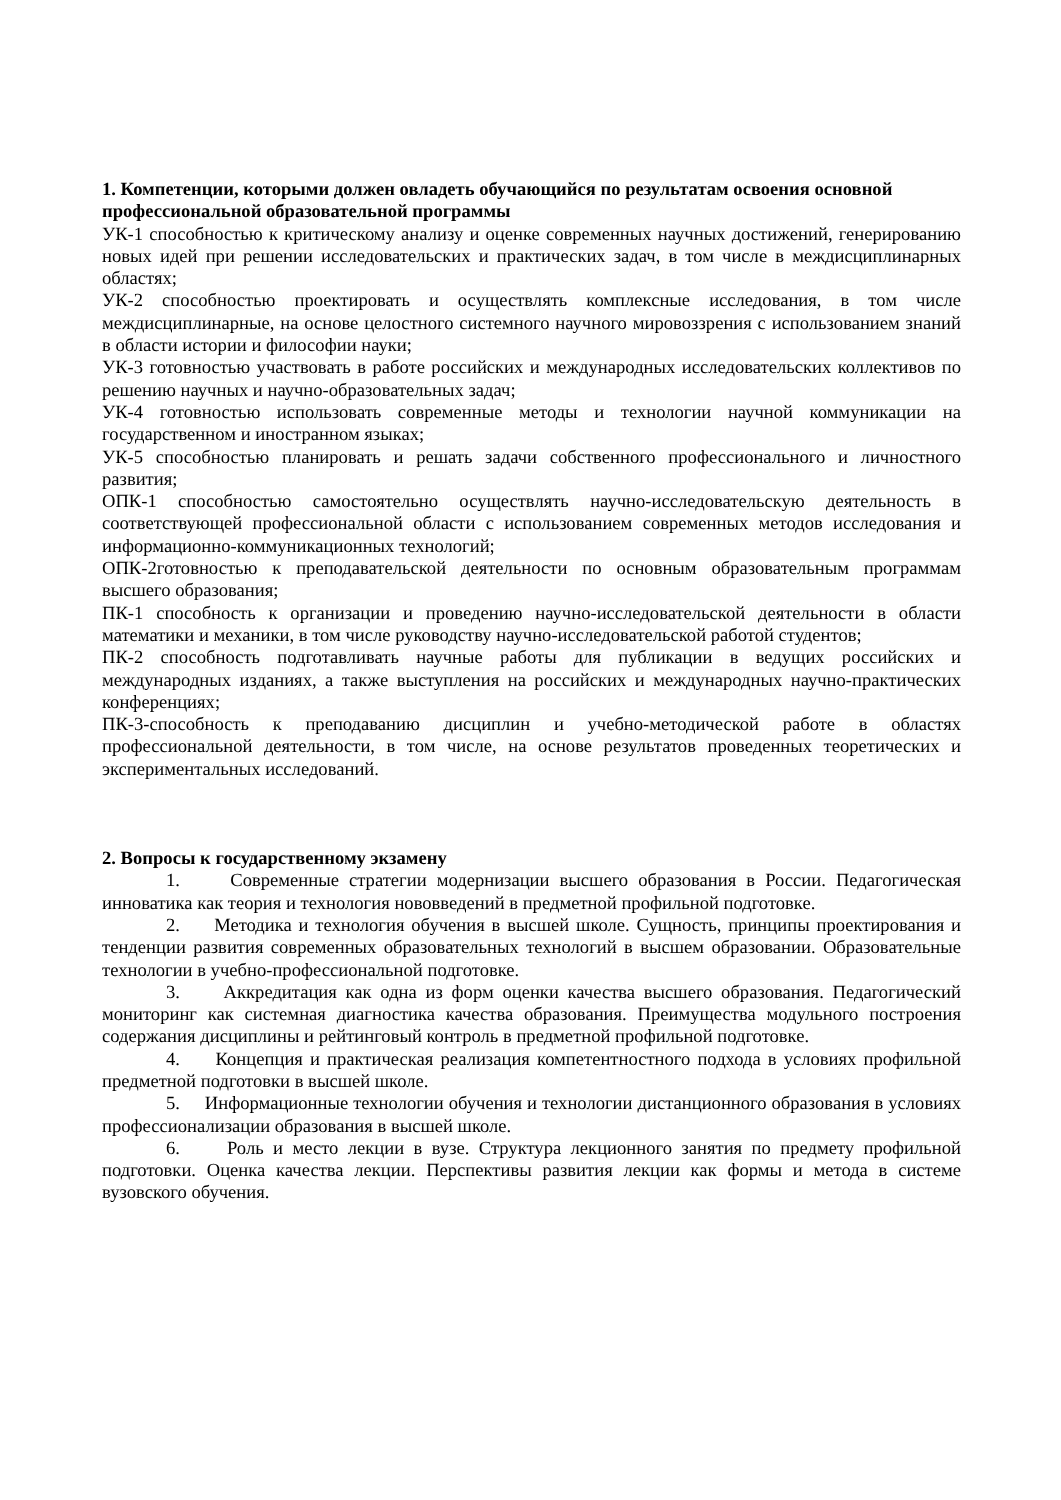1. Компетенции, которыми должен овладеть обучающийся по результатам освоения основной профессиональной образовательной программы
УК-1 способностью к критическому анализу и оценке современных научных достижений, генерированию новых идей при решении исследовательских и практических задач, в том числе в междисциплинарных областях;
УК-2 способностью проектировать и осуществлять комплексные исследования, в том числе междисциплинарные, на основе целостного системного научного мировоззрения с использованием знаний в области истории и философии науки;
УК-3 готовностью участвовать в работе российских и международных исследовательских коллективов по решению научных и научно-образовательных задач;
УК-4 готовностью использовать современные методы и технологии научной коммуникации на государственном и иностранном языках;
УК-5 способностью планировать и решать задачи собственного профессионального и личностного развития;
ОПК-1 способностью самостоятельно осуществлять научно-исследовательскую деятельность в соответствующей профессиональной области с использованием современных методов исследования и информационно-коммуникационных технологий;
ОПК-2готовностью к преподавательской деятельности по основным образовательным программам высшего образования;
ПК-1 способность к организации и проведению научно-исследовательской деятельности в области математики и механики, в том числе руководству научно-исследовательской работой студентов;
ПК-2 способность подготавливать научные работы для публикации в ведущих российских и международных изданиях, а также выступления на российских и международных научно-практических конференциях;
ПК-3-способность к преподаванию дисциплин и учебно-методической работе в областях профессиональной деятельности, в том числе, на основе результатов проведенных теоретических и экспериментальных исследований.
2. Вопросы к государственному экзамену
1. Современные стратегии модернизации высшего образования в России. Педагогическая инноватика как теория и технология нововведений в предметной профильной подготовке.
2. Методика и технология обучения в высшей школе. Сущность, принципы проектирования и тенденции развития современных образовательных технологий в высшем образовании. Образовательные технологии в учебно-профессиональной подготовке.
3. Аккредитация как одна из форм оценки качества высшего образования. Педагогический мониторинг как системная диагностика качества образования. Преимущества модульного построения содержания дисциплины и рейтинговый контроль в предметной профильной подготовке.
4. Концепция и практическая реализация компетентностного подхода в условиях профильной предметной подготовки в высшей школе.
5. Информационные технологии обучения и технологии дистанционного образования в условиях профессионализации образования в высшей школе.
6. Роль и место лекции в вузе. Структура лекционного занятия по предмету профильной подготовки. Оценка качества лекции. Перспективы развития лекции как формы и метода в системе вузовского обучения.